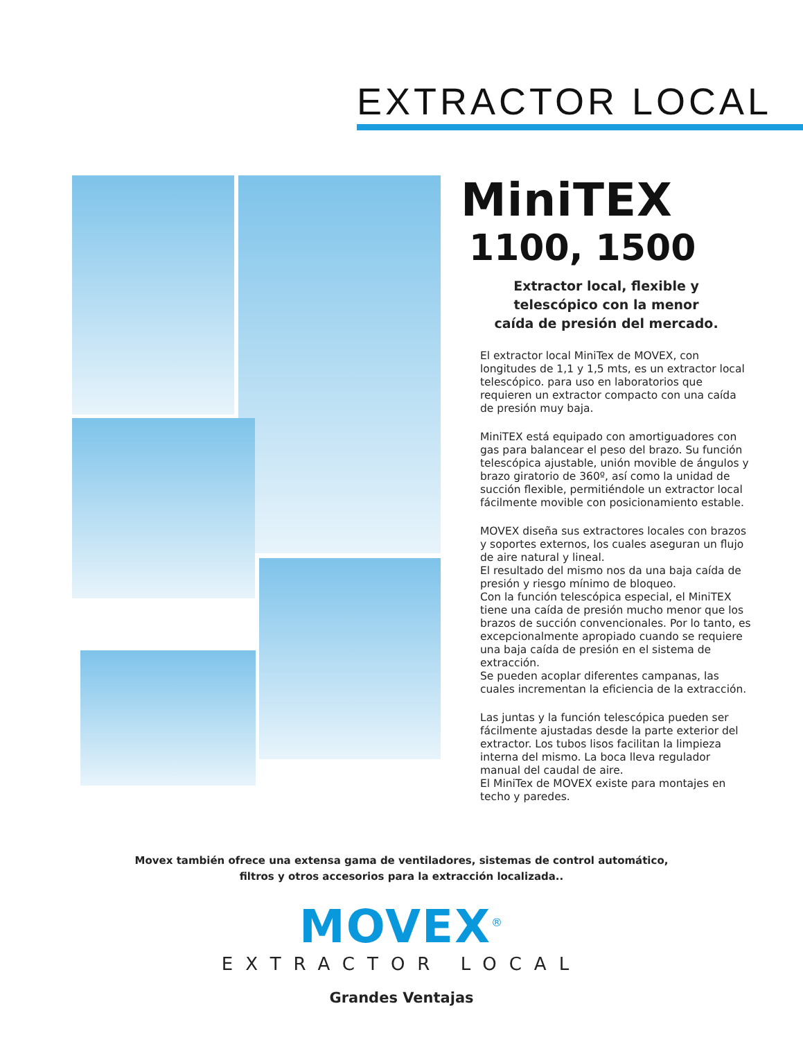EXTRACTOR LOCAL
MiniTEX
1100, 1500
Extractor local, flexible y
telescópico con la menor
caída de presión del mercado.
El extractor local MiniTex de MOVEX, con longitudes de 1,1 y 1,5 mts, es un extractor local telescópico. para uso en laboratorios que requieren un extractor compacto con una caída de presión muy baja.
MiniTEX está equipado con amortiguadores con gas para balancear el peso del brazo. Su función telescópica ajustable, unión movible de ángulos y brazo giratorio de 360º, así como la unidad de succión flexible, permitiéndole un extractor local fácilmente movible con posicionamiento estable.
MOVEX diseña sus extractores locales con brazos y soportes externos, los cuales aseguran un flujo de aire natural y lineal.
El resultado del mismo nos da una baja caída de presión y riesgo mínimo de bloqueo.
Con la función telescópica especial, el MiniTEX tiene una caída de presión mucho menor que los brazos de succión convencionales. Por lo tanto, es excepcionalmente apropiado cuando se requiere una baja caída de presión en el sistema de extracción.
Se pueden acoplar diferentes campanas, las cuales incrementan la eficiencia de la extracción.
Las juntas y la función telescópica pueden ser fácilmente ajustadas desde la parte exterior del extractor. Los tubos lisos facilitan la limpieza interna del mismo. La boca lleva regulador manual del caudal de aire.
El MiniTex de MOVEX existe para montajes en techo y paredes.
Movex también ofrece una extensa gama de ventiladores, sistemas de control automático,
filtros y otros accesorios para la extracción localizada..
MOVEX<sup>®</sup>
EXTRACTOR LOCAL
Grandes Ventajas